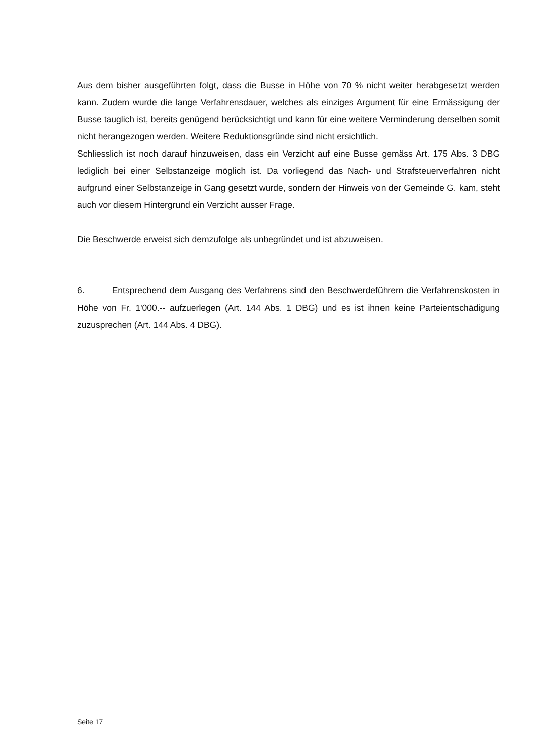Aus dem bisher ausgeführten folgt, dass die Busse in Höhe von 70 % nicht weiter herabgesetzt werden kann. Zudem wurde die lange Verfahrensdauer, welches als einziges Argument für eine Ermässigung der Busse tauglich ist, bereits genügend berücksichtigt und kann für eine weitere Verminderung derselben somit nicht herangezogen werden. Weitere Reduktionsgründe sind nicht ersichtlich.
Schliesslich ist noch darauf hinzuweisen, dass ein Verzicht auf eine Busse gemäss Art. 175 Abs. 3 DBG lediglich bei einer Selbstanzeige möglich ist. Da vorliegend das Nach- und Straf­steuerverfahren nicht aufgrund einer Selbstanzeige in Gang gesetzt wurde, sondern der Hin­weis von der Gemeinde G. kam, steht auch vor diesem Hintergrund ein Verzicht ausser Frage.
Die Beschwerde erweist sich demzufolge als unbegründet und ist abzuweisen.
6. Entsprechend dem Ausgang des Verfahrens sind den Beschwerdeführern die Verfah­renskosten in Höhe von Fr. 1'000.-- aufzuerlegen (Art. 144 Abs. 1 DBG) und es ist ihnen keine Parteientschädigung zuzusprechen (Art. 144 Abs. 4 DBG).
Seite 17